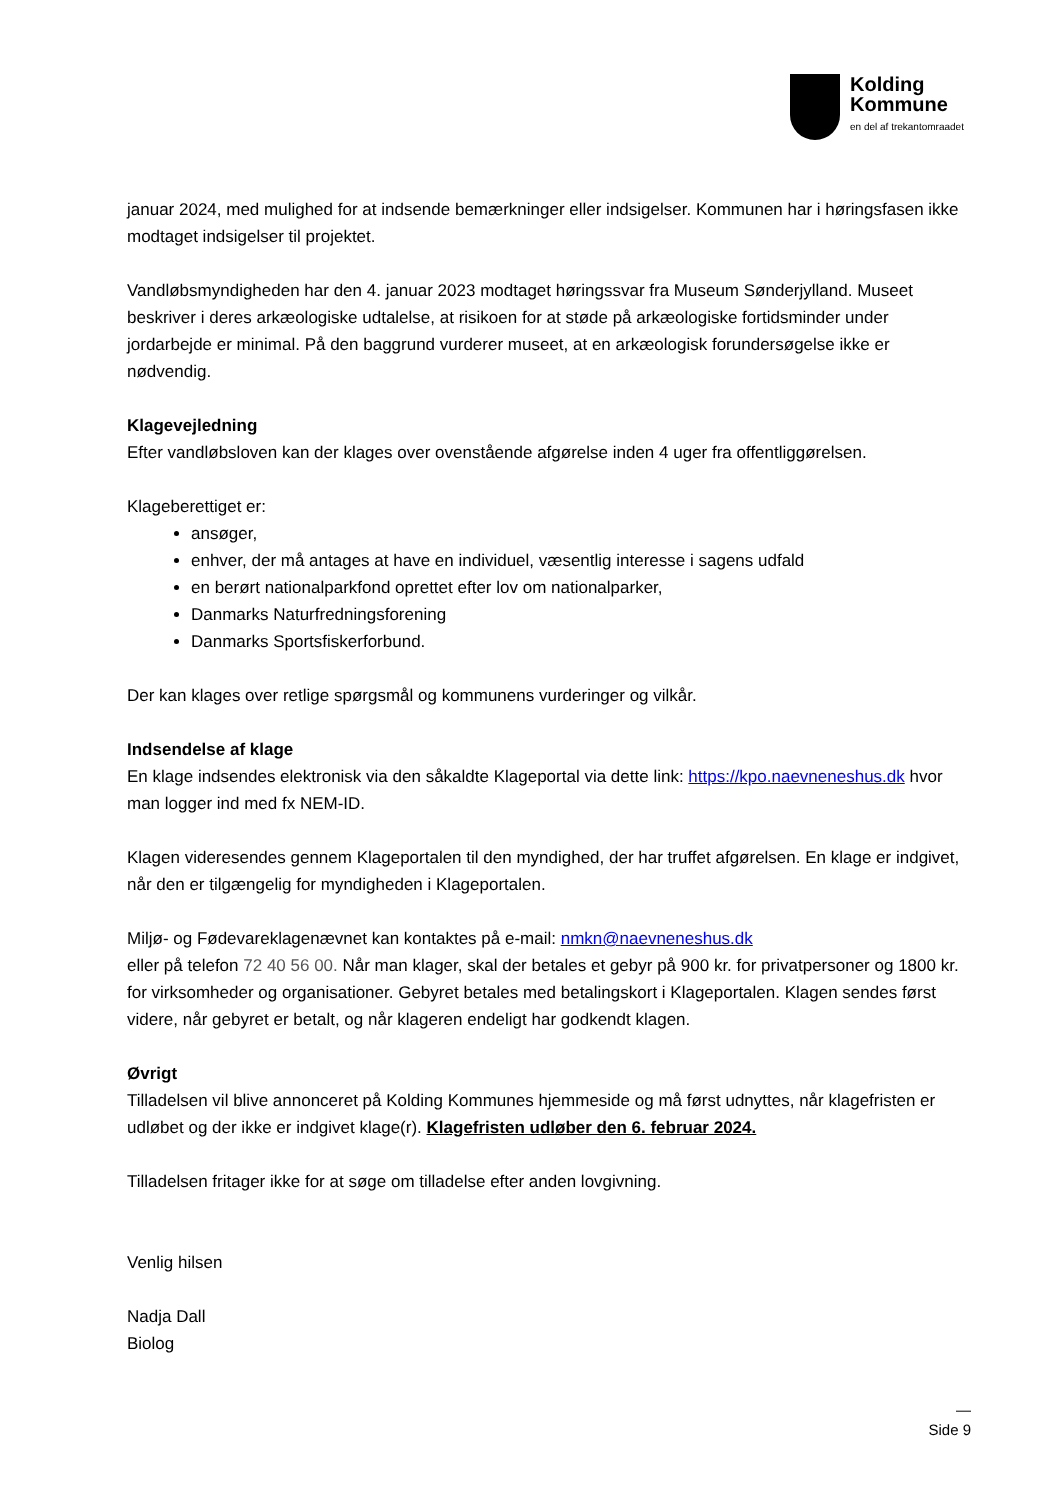Kolding
Kommune
en del af trekantomraadet
januar 2024, med mulighed for at indsende bemærkninger eller indsigelser. Kommunen har i høringsfasen ikke modtaget indsigelser til projektet.
Vandløbsmyndigheden har den 4. januar 2023 modtaget høringssvar fra Museum Sønderjylland. Museet beskriver i deres arkæologiske udtalelse, at risikoen for at støde på arkæologiske fortidsminder under jordarbejde er minimal. På den baggrund vurderer museet, at en arkæologisk forundersøgelse ikke er nødvendig.
Klagevejledning
Efter vandløbsloven kan der klages over ovenstående afgørelse inden 4 uger fra offentliggørelsen.
Klageberettiget er:
ansøger,
enhver, der må antages at have en individuel, væsentlig interesse i sagens udfald
en berørt nationalparkfond oprettet efter lov om nationalparker,
Danmarks Naturfredningsforening
Danmarks Sportsfiskerforbund.
Der kan klages over retlige spørgsmål og kommunens vurderinger og vilkår.
Indsendelse af klage
En klage indsendes elektronisk via den såkaldte Klageportal via dette link: https://kpo.naevneneshus.dk hvor man logger ind med fx NEM-ID.
Klagen videresendes gennem Klageportalen til den myndighed, der har truffet afgørelsen. En klage er indgivet, når den er tilgængelig for myndigheden i Klageportalen.
Miljø- og Fødevareklagenævnet kan kontaktes på e-mail: nmkn@naevneneshus.dk
eller på telefon 72 40 56 00. Når man klager, skal der betales et gebyr på 900 kr. for privatpersoner og 1800 kr. for virksomheder og organisationer. Gebyret betales med betalingskort i Klageportalen. Klagen sendes først videre, når gebyret er betalt, og når klageren endeligt har godkendt klagen.
Øvrigt
Tilladelsen vil blive annonceret på Kolding Kommunes hjemmeside og må først udnyttes, når klagefristen er udløbet og der ikke er indgivet klage(r). Klagefristen udløber den 6. februar 2024.
Tilladelsen fritager ikke for at søge om tilladelse efter anden lovgivning.
Venlig hilsen
Nadja Dall
Biolog
—
Side 9